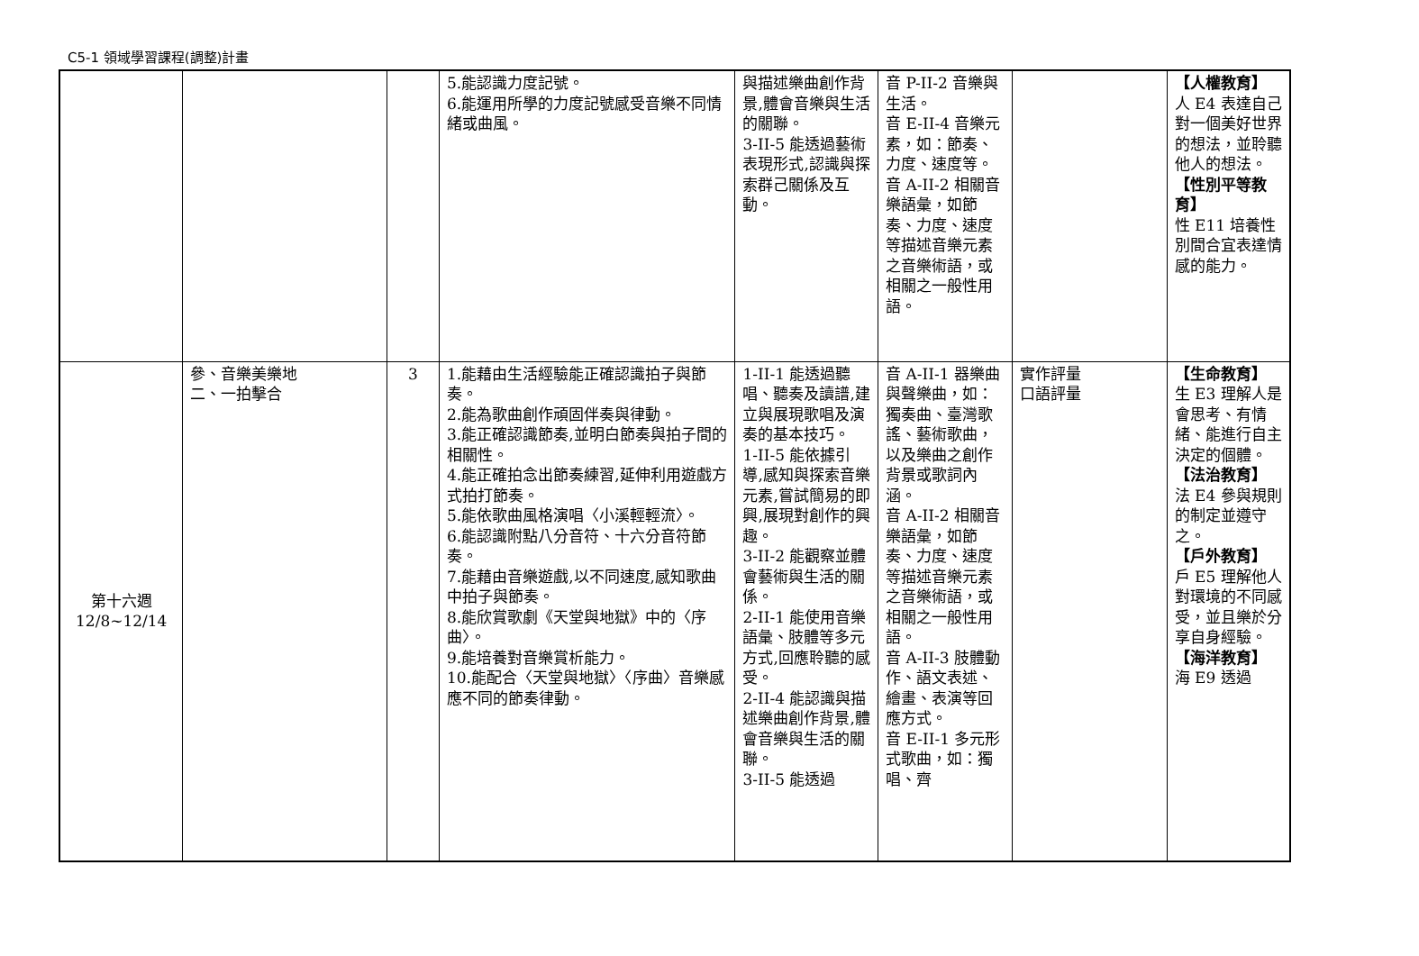C5-1 領域學習課程(調整)計畫
| | | | 5.能認識力度記號。 6.能運用所學的力度記號感受音樂不同情緒或曲風。 | 與描述樂曲創作背景,體會音樂與生活的關聯。 3-II-5 能透過藝術表現形式,認識與探索群己關係及互動。 | 音 P-II-2 音樂與生活。 音 E-II-4 音樂元素，如：節奏、力度、速度等。 音 A-II-2 相關音樂語彙，如節奏、力度、速度等描述音樂元素之音樂術語，或相關之一般性用語。 | | 【人權教育】 人 E4 表達自己對一個美好世界的想法，並聆聽他人的想法。 【性別平等教育】 性 E11 培養性別間合宜表達情感的能力。 |
| 第十六週 12/8~12/14 | 參、音樂美樂地 二、一拍擊合 | 3 | 1.能藉由生活經驗能正確認識拍子與節奏。 2.能為歌曲創作頑固伴奏與律動。 3.能正確認識節奏,並明白節奏與拍子間的相關性。 4.能正確拍念出節奏練習,延伸利用遊戲方式拍打節奏。 5.能依歌曲風格演唱〈小溪輕輕流〉。 6.能認識附點八分音符、十六分音符節奏。 7.能藉由音樂遊戲,以不同速度,感知歌曲中拍子與節奏。 8.能欣賞歌劇《天堂與地獄》中的〈序曲〉。 9.能培養對音樂賞析能力。 10.能配合〈天堂與地獄〉〈序曲〉音樂感應不同的節奏律動。 | 1-II-1 能透過聽唱、聽奏及讀譜,建立與展現歌唱及演奏的基本技巧。 1-II-5 能依據引導,感知與探索音樂元素,嘗試簡易的即興,展現對創作的興趣。 3-II-2 能觀察並體會藝術與生活的關係。 2-II-1 能使用音樂語彙、肢體等多元方式,回應聆聽的感受。 2-II-4 能認識與描述樂曲創作背景,體會音樂與生活的關聯。 3-II-5 能透過 | 音 A-II-1 器樂曲與聲樂曲，如：獨奏曲、臺灣歌謠、藝術歌曲，以及樂曲之創作背景或歌詞內涵。 音 A-II-2 相關音樂語彙，如節奏、力度、速度等描述音樂元素之音樂術語，或相關之一般性用語。 音 A-II-3 肢體動作、語文表述、繪畫、表演等回應方式。 音 E-II-1 多元形式歌曲，如：獨唱、齊 | 實作評量 口語評量 | 【生命教育】 生 E3 理解人是會思考、有情緒、能進行自主決定的個體。 【法治教育】 法 E4 參與規則的制定並遵守之。 【戶外教育】 戶 E5 理解他人對環境的不同感受，並且樂於分享自身經驗。 【海洋教育】 海 E9 透過 |